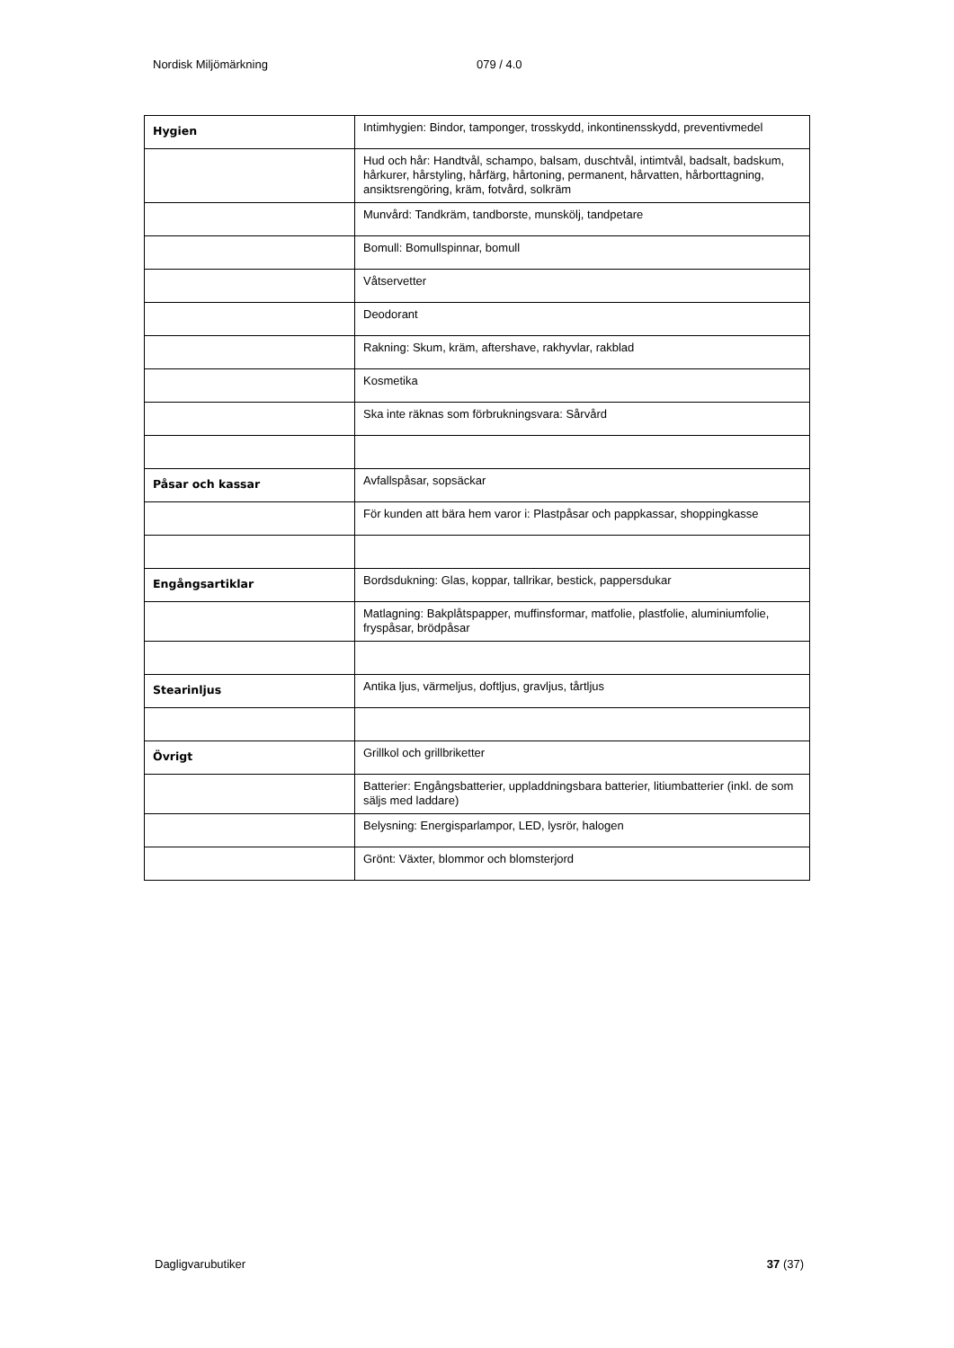Nordisk Miljömärkning 079 / 4.0
| Hygien | Intimhygien: Bindor, tamponger, trosskydd, inkontinensskydd, preventivmedel |
| | Hud och hår: Handtvål, schampo, balsam, duschtvål, intimtvål, badsalt, badskum, hårkurer, hårstyling, hårfärg, hårtoning, permanent, hårvatten, hårborttagning, ansiktsrengöring, kräm, fotvård, solkräm |
| | Munvård: Tandkräm, tandborste, munskölj, tandpetare |
| | Bomull: Bomullspinnar, bomull |
| | Våtservetter |
| | Deodorant |
| | Rakning: Skum, kräm, aftershave, rakhyvlar, rakblad |
| | Kosmetika |
| | Ska inte räknas som förbrukningsvara: Sårvård |
| Påsar och kassar | Avfallspåsar, sopsäckar |
| | För kunden att bära hem varor i: Plastpåsar och pappkassar, shoppingkasse |
| Engångsartiklar | Bordsdukning: Glas, koppar, tallrikar, bestick, pappersdukar |
| | Matlagning: Bakplåtspapper, muffinsformar, matfolie, plastfolie, aluminiumfolie, fryspåsar, brödpåsar |
| Stearinljus | Antika ljus, värmeljus, doftljus, gravljus, tårtljus |
| Övrigt | Grillkol och grillbriketter |
| | Batterier: Engångsbatterier, uppladdningsbara batterier, litiumbatterier (inkl. de som säljs med laddare) |
| | Belysning: Energisparlampor, LED, lysrör, halogen |
| | Grönt: Växter, blommor och blomsterjord |
Dagligvarubutiker 37 (37)